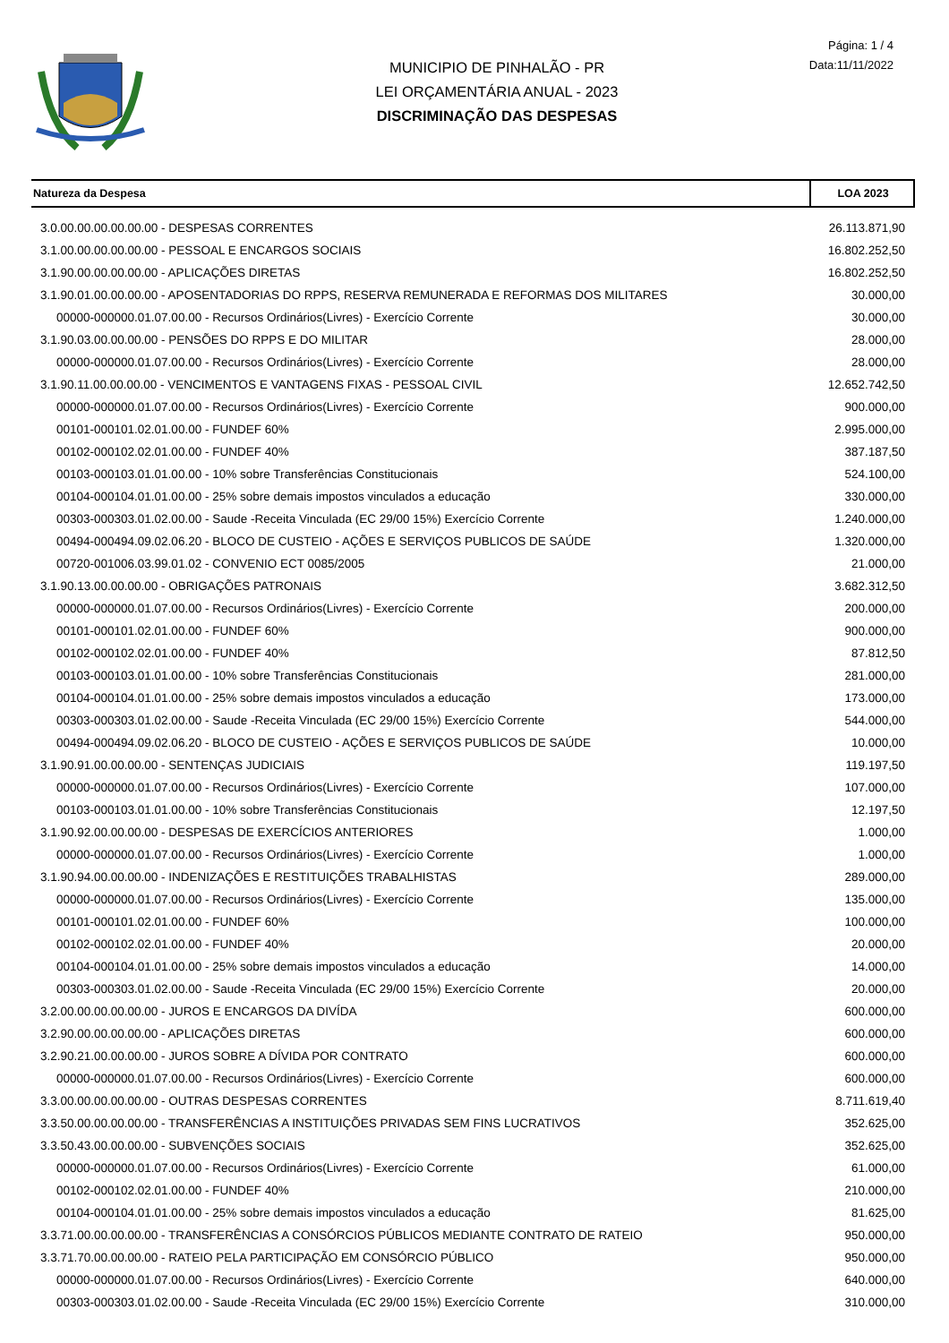MUNICIPIO DE PINHALÃO - PR
LEI ORÇAMENTÁRIA ANUAL - 2023
DISCRIMINAÇÃO DAS DESPESAS
Página: 1 / 4
Data:11/11/2022
| Natureza da Despesa | LOA 2023 |
| --- | --- |
| 3.0.00.00.00.00.00.00 - DESPESAS CORRENTES | 26.113.871,90 |
| 3.1.00.00.00.00.00.00 - PESSOAL E ENCARGOS SOCIAIS | 16.802.252,50 |
| 3.1.90.00.00.00.00.00 - APLICAÇÕES DIRETAS | 16.802.252,50 |
| 3.1.90.01.00.00.00.00 - APOSENTADORIAS DO RPPS, RESERVA REMUNERADA E REFORMAS DOS MILITARES | 30.000,00 |
| 00000-000000.01.07.00.00 - Recursos Ordinários(Livres) - Exercício Corrente | 30.000,00 |
| 3.1.90.03.00.00.00.00 - PENSÕES DO RPPS E DO MILITAR | 28.000,00 |
| 00000-000000.01.07.00.00 - Recursos Ordinários(Livres) - Exercício Corrente | 28.000,00 |
| 3.1.90.11.00.00.00.00 - VENCIMENTOS E VANTAGENS FIXAS - PESSOAL CIVIL | 12.652.742,50 |
| 00000-000000.01.07.00.00 - Recursos Ordinários(Livres) - Exercício Corrente | 900.000,00 |
| 00101-000101.02.01.00.00 - FUNDEF 60% | 2.995.000,00 |
| 00102-000102.02.01.00.00 - FUNDEF 40% | 387.187,50 |
| 00103-000103.01.01.00.00 - 10% sobre Transferências Constitucionais | 524.100,00 |
| 00104-000104.01.01.00.00 - 25% sobre demais impostos vinculados a educação | 330.000,00 |
| 00303-000303.01.02.00.00 - Saude -Receita Vinculada (EC 29/00 15%) Exercício Corrente | 1.240.000,00 |
| 00494-000494.09.02.06.20 - BLOCO DE CUSTEIO - AÇÕES E SERVIÇOS PUBLICOS DE SAÚDE | 1.320.000,00 |
| 00720-001006.03.99.01.02 - CONVENIO ECT 0085/2005 | 21.000,00 |
| 3.1.90.13.00.00.00.00 - OBRIGAÇÕES PATRONAIS | 3.682.312,50 |
| 00000-000000.01.07.00.00 - Recursos Ordinários(Livres) - Exercício Corrente | 200.000,00 |
| 00101-000101.02.01.00.00 - FUNDEF 60% | 900.000,00 |
| 00102-000102.02.01.00.00 - FUNDEF 40% | 87.812,50 |
| 00103-000103.01.01.00.00 - 10% sobre Transferências Constitucionais | 281.000,00 |
| 00104-000104.01.01.00.00 - 25% sobre demais impostos vinculados a educação | 173.000,00 |
| 00303-000303.01.02.00.00 - Saude -Receita Vinculada (EC 29/00 15%) Exercício Corrente | 544.000,00 |
| 00494-000494.09.02.06.20 - BLOCO DE CUSTEIO - AÇÕES E SERVIÇOS PUBLICOS DE SAÚDE | 10.000,00 |
| 3.1.90.91.00.00.00.00 - SENTENÇAS JUDICIAIS | 119.197,50 |
| 00000-000000.01.07.00.00 - Recursos Ordinários(Livres) - Exercício Corrente | 107.000,00 |
| 00103-000103.01.01.00.00 - 10% sobre Transferências Constitucionais | 12.197,50 |
| 3.1.90.92.00.00.00.00 - DESPESAS DE EXERCÍCIOS ANTERIORES | 1.000,00 |
| 00000-000000.01.07.00.00 - Recursos Ordinários(Livres) - Exercício Corrente | 1.000,00 |
| 3.1.90.94.00.00.00.00 - INDENIZAÇÕES E RESTITUIÇÕES TRABALHISTAS | 289.000,00 |
| 00000-000000.01.07.00.00 - Recursos Ordinários(Livres) - Exercício Corrente | 135.000,00 |
| 00101-000101.02.01.00.00 - FUNDEF 60% | 100.000,00 |
| 00102-000102.02.01.00.00 - FUNDEF 40% | 20.000,00 |
| 00104-000104.01.01.00.00 - 25% sobre demais impostos vinculados a educação | 14.000,00 |
| 00303-000303.01.02.00.00 - Saude -Receita Vinculada (EC 29/00 15%) Exercício Corrente | 20.000,00 |
| 3.2.00.00.00.00.00.00 - JUROS E ENCARGOS DA DIVÍDA | 600.000,00 |
| 3.2.90.00.00.00.00.00 - APLICAÇÕES DIRETAS | 600.000,00 |
| 3.2.90.21.00.00.00.00 - JUROS SOBRE A DÍVIDA POR CONTRATO | 600.000,00 |
| 00000-000000.01.07.00.00 - Recursos Ordinários(Livres) - Exercício Corrente | 600.000,00 |
| 3.3.00.00.00.00.00.00 - OUTRAS DESPESAS CORRENTES | 8.711.619,40 |
| 3.3.50.00.00.00.00.00 - TRANSFERÊNCIAS A INSTITUIÇÕES PRIVADAS SEM FINS LUCRATIVOS | 352.625,00 |
| 3.3.50.43.00.00.00.00 - SUBVENÇÕES SOCIAIS | 352.625,00 |
| 00000-000000.01.07.00.00 - Recursos Ordinários(Livres) - Exercício Corrente | 61.000,00 |
| 00102-000102.02.01.00.00 - FUNDEF 40% | 210.000,00 |
| 00104-000104.01.01.00.00 - 25% sobre demais impostos vinculados a educação | 81.625,00 |
| 3.3.71.00.00.00.00.00 - TRANSFERÊNCIAS A CONSÓRCIOS PÚBLICOS MEDIANTE CONTRATO DE RATEIO | 950.000,00 |
| 3.3.71.70.00.00.00.00 - RATEIO PELA PARTICIPAÇÃO EM CONSÓRCIO PÚBLICO | 950.000,00 |
| 00000-000000.01.07.00.00 - Recursos Ordinários(Livres) - Exercício Corrente | 640.000,00 |
| 00303-000303.01.02.00.00 - Saude -Receita Vinculada (EC 29/00 15%) Exercício Corrente | 310.000,00 |